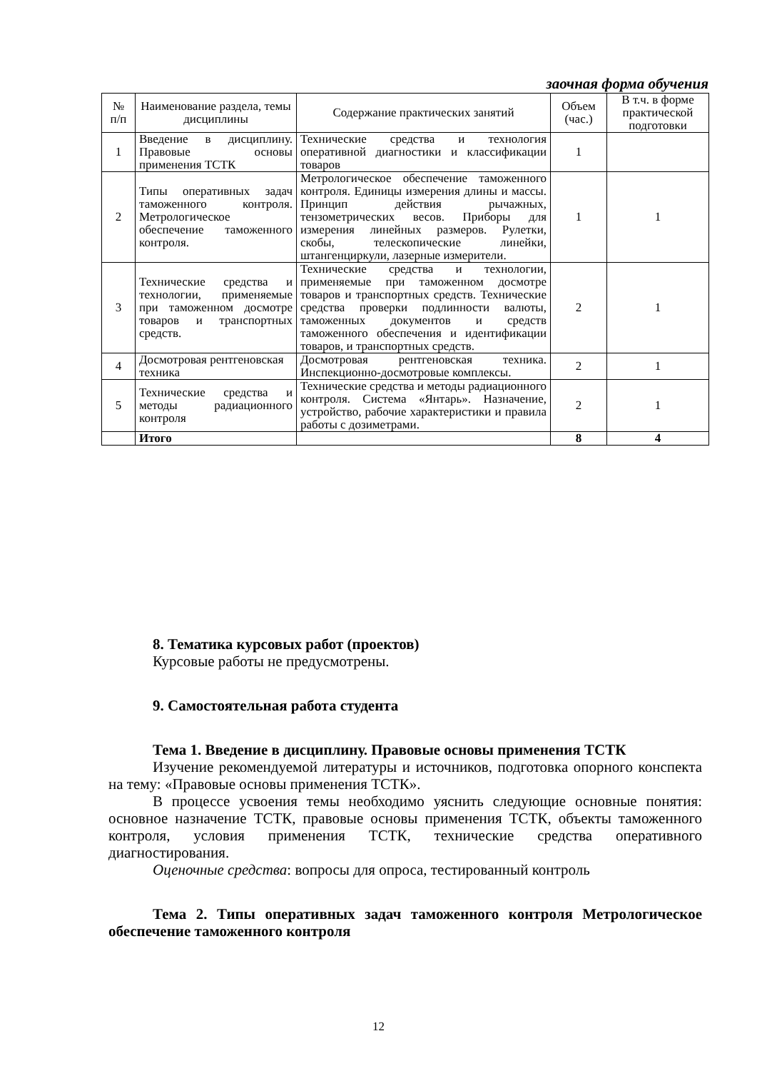заочная форма обучения
| № п/п | Наименование раздела, темы дисциплины | Содержание практических занятий | Объем (час.) | В т.ч. в форме практической подготовки |
| --- | --- | --- | --- | --- |
| 1 | Введение в дисциплину. Правовые основы применения ТСТК | Технические средства и технология оперативной диагностики и классификации товаров | 1 | |
| 2 | Типы оперативных задач таможенного контроля. Метрологическое обеспечение таможенного контроля. | Метрологическое обеспечение таможенного контроля. Единицы измерения длины и массы. Принцип действия рычажных, тензометрических весов. Приборы для измерения линейных размеров. Рулетки, скобы, телескопические линейки, штангенциркули, лазерные измерители. | 1 | 1 |
| 3 | Технические средства и технологии, применяемые при таможенном досмотре товаров и транспортных средств. | Технические средства и технологии, применяемые при таможенном досмотре товаров и транспортных средств. Технические средства проверки подлинности валюты, таможенных документов и средств таможенного обеспечения и идентификации товаров, и транспортных средств. | 2 | 1 |
| 4 | Досмотровая рентгеновская техника | Досмотровая рентгеновская техника. Инспекционно-досмотровые комплексы. | 2 | 1 |
| 5 | Технические средства и методы радиационного контроля | Технические средства и методы радиационного контроля. Система «Янтарь». Назначение, устройство, рабочие характеристики и правила работы с дозиметрами. | 2 | 1 |
| | Итого | | 8 | 4 |
8. Тематика курсовых работ (проектов)
Курсовые работы не предусмотрены.
9. Самостоятельная работа студента
Тема 1. Введение в дисциплину. Правовые основы применения ТСТК
Изучение рекомендуемой литературы и источников, подготовка опорного конспекта на тему: «Правовые основы применения ТСТК».
В процессе усвоения темы необходимо уяснить следующие основные понятия: основное назначение ТСТК, правовые основы применения ТСТК, объекты таможенного контроля, условия применения ТСТК, технические средства оперативного диагностирования.
Оценочные средства: вопросы для опроса, тестированный контроль
Тема 2. Типы оперативных задач таможенного контроля Метрологическое обеспечение таможенного контроля
12